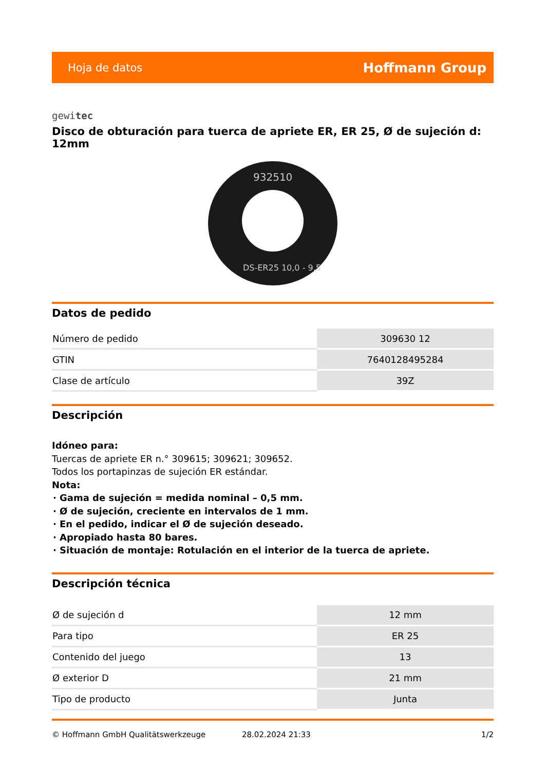Hoja de datos Hoffmann Group
gewitec
Disco de obturación para tuerca de apriete ER, ER 25, Ø de sujeción d: 12mm
932510
DS-ER25 10,0 - 9,5
Datos de pedido
| Número de pedido | 309630 12 |
| GTIN | 7640128495284 |
| Clase de artículo | 39Z |
Descripción
Idóneo para:
Tuercas de apriete ER n.° 309615; 309621; 309652.
Todos los portapinzas de sujeción ER estándar.
Nota:
Gama de sujeción = medida nominal – 0,5 mm.
Ø de sujeción, creciente en intervalos de 1 mm.
En el pedido, indicar el Ø de sujeción deseado.
Apropiado hasta 80 bares.
Situación de montaje: Rotulación en el interior de la tuerca de apriete.
Descripción técnica
| Ø de sujeción d | 12 mm |
| Para tipo | ER 25 |
| Contenido del juego | 13 |
| Ø exterior D | 21 mm |
| Tipo de producto | Junta |
© Hoffmann GmbH Qualitätswerkzeuge 28.02.2024 21:33 1/2